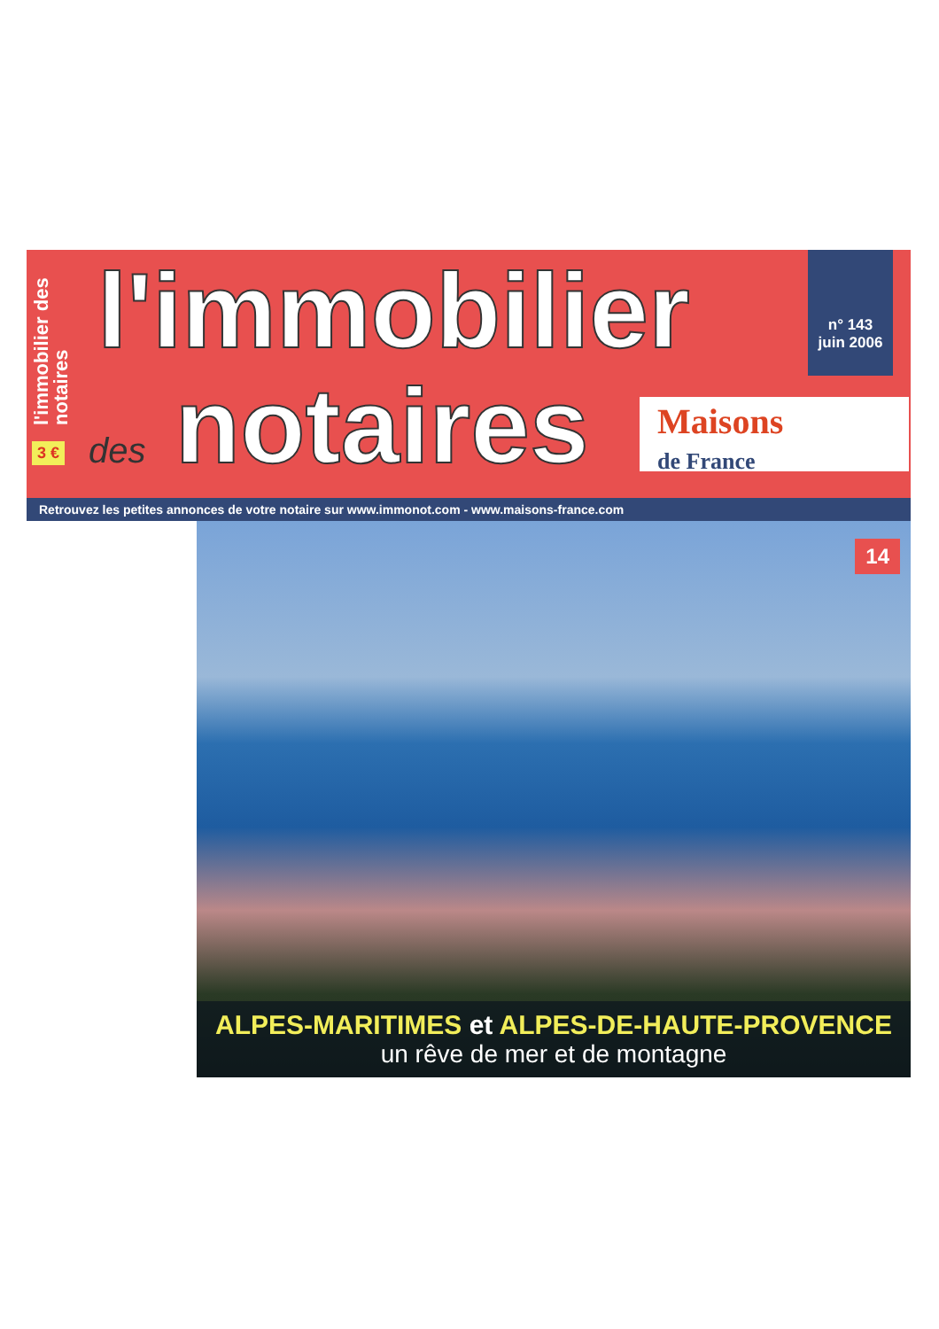l'immobilier des notaires
3 €
l'immobilier
des notaires
n° 143
juin 2006
Maisons
de France
Retrouvez les petites annonces de votre notaire sur www.immonot.com - www.maisons-france.com
14
ALPES-MARITIMES et ALPES-DE-HAUTE-PROVENCE
un rêve de mer et de montagne